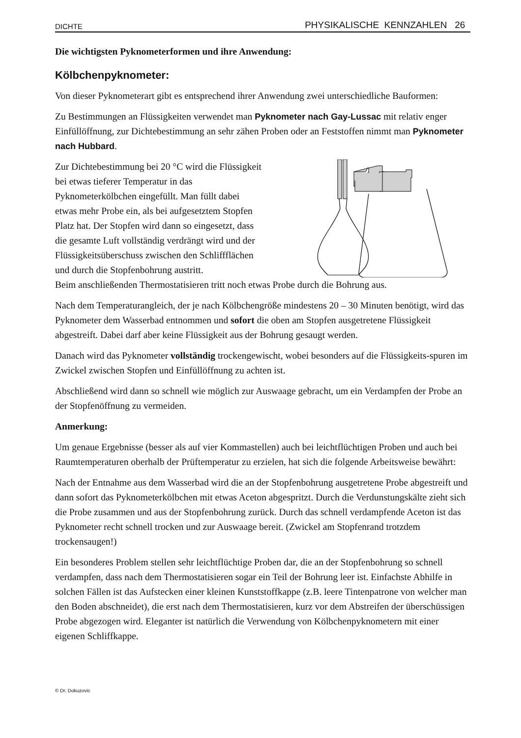DICHTE PHYSIKALISCHE KENNZAHLEN 26
Die wichtigsten Pyknometerformen und ihre Anwendung:
Kölbchenpyknometer:
Von dieser Pyknometerart gibt es entsprechend ihrer Anwendung zwei unterschiedliche Bauformen:
Zu Bestimmungen an Flüssigkeiten verwendet man Pyknometer nach Gay-Lussac mit relativ enger Einfüllöffnung, zur Dichtebestimmung an sehr zähen Proben oder an Feststoffen nimmt man Pyknometer nach Hubbard.
Zur Dichtebestimmung bei 20 °C wird die Flüssigkeit bei etwas tieferer Temperatur in das Pyknometerkölbchen eingefüllt. Man füllt dabei etwas mehr Probe ein, als bei aufgesetztem Stopfen Platz hat. Der Stopfen wird dann so eingesetzt, dass die gesamte Luft vollständig verdrängt wird und der Flüssigkeitsüberschuss zwischen den Schliffflächen und durch die Stopfenbohrung austritt.
Beim anschließenden Thermostatisieren tritt noch etwas Probe durch die Bohrung aus.
Nach dem Temperaturangleich, der je nach Kölbchengröße mindestens 20 – 30 Minuten benötigt, wird das Pyknometer dem Wasserbad entnommen und sofort die oben am Stopfen ausgetretene Flüssigkeit abgestreift. Dabei darf aber keine Flüssigkeit aus der Bohrung gesaugt werden.
Danach wird das Pyknometer vollständig trockengewischt, wobei besonders auf die Flüssigkeits-spuren im Zwickel zwischen Stopfen und Einfüllöffnung zu achten ist.
Abschließend wird dann so schnell wie möglich zur Auswaage gebracht, um ein Verdampfen der Probe an der Stopfenöffnung zu vermeiden.
Anmerkung:
Um genaue Ergebnisse (besser als auf vier Kommastellen) auch bei leichtflüchtigen Proben und auch bei Raumtemperaturen oberhalb der Prüftemperatur zu erzielen, hat sich die folgende Arbeitsweise bewährt:
Nach der Entnahme aus dem Wasserbad wird die an der Stopfenbohrung ausgetretene Probe abgestreift und dann sofort das Pyknometerkölbchen mit etwas Aceton abgespritzt. Durch die Verdunstungskälte zieht sich die Probe zusammen und aus der Stopfenbohrung zurück. Durch das schnell verdampfende Aceton ist das Pyknometer recht schnell trocken und zur Auswaage bereit. (Zwickel am Stopfenrand trotzdem trockensaugen!)
Ein besonderes Problem stellen sehr leichtflüchtige Proben dar, die an der Stopfenbohrung so schnell verdampfen, dass nach dem Thermostatisieren sogar ein Teil der Bohrung leer ist. Einfachste Abhilfe in solchen Fällen ist das Aufstecken einer kleinen Kunststoffkappe (z.B. leere Tintenpatrone von welcher man den Boden abschneidet), die erst nach dem Thermostatisieren, kurz vor dem Abstreifen der überschüssigen Probe abgezogen wird. Eleganter ist natürlich die Verwendung von Kölbchenpyknometern mit einer eigenen Schliffkappe.
© Dr. Dokuzovic